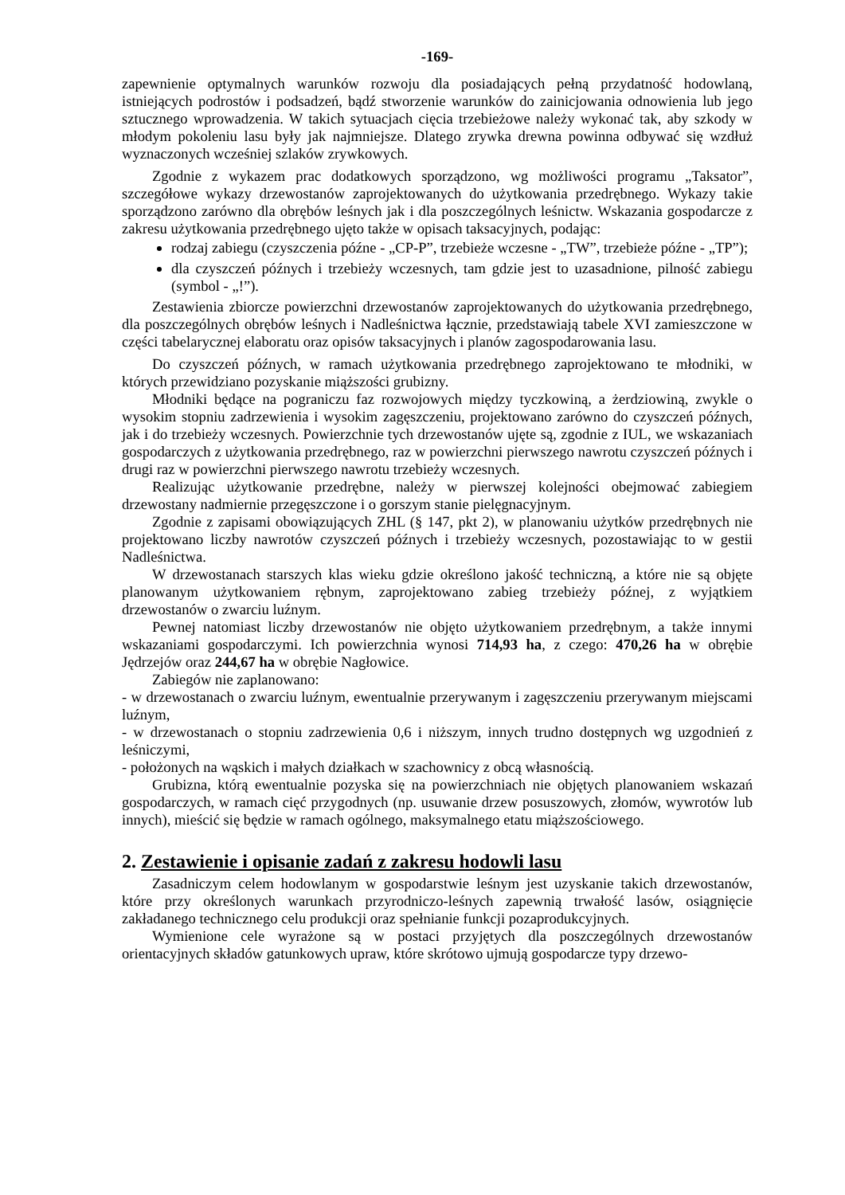-169-
zapewnienie optymalnych warunków rozwoju dla posiadających pełną przydatność hodowlaną, istniejących podrostów i podsadzeń, bądź stworzenie warunków do zainicjowania odnowienia lub jego sztucznego wprowadzenia. W takich sytuacjach cięcia trzebieżowe należy wykonać tak, aby szkody w młodym pokoleniu lasu były jak najmniejsze. Dlatego zrywka drewna powinna odbywać się wzdłuż wyznaczonych wcześniej szlaków zrywkowych.
Zgodnie z wykazem prac dodatkowych sporządzono, wg możliwości programu „Taksator”, szczegółowe wykazy drzewostanów zaprojektowanych do użytkowania przedrębnego. Wykazy takie sporządzono zarówno dla obrębów leśnych jak i dla poszczególnych leśnictw. Wskazania gospodarcze z zakresu użytkowania przedrębnego ujęto także w opisach taksacyjnych, podając:
rodzaj zabiegu (czyszczenia późne - „CP-P”, trzebieże wczesne - „TW”, trzebieże późne - „TP”);
dla czyszczeń późnych i trzebieży wczesnych, tam gdzie jest to uzasadnione, pilność zabiegu (symbol - „!”).
Zestawienia zbiorcze powierzchni drzewostanów zaprojektowanych do użytkowania przedrębnego, dla poszczególnych obrębów leśnych i Nadleśnictwa łącznie, przedstawiają tabele XVI zamieszczone w części tabelarycznej elaboratu oraz opisów taksacyjnych i planów zagospodarowania lasu.
Do czyszczeń późnych, w ramach użytkowania przedrębnego zaprojektowano te młodniki, w których przewidziano pozyskanie miąższości grubizny.
Młodniki będące na pograniczu faz rozwojowych między tyczkowiną, a żerdziowiną, zwykle o wysokim stopniu zadrzewienia i wysokim zagęszczeniu, projektowano zarówno do czyszczeń późnych, jak i do trzebieży wczesnych. Powierzchnie tych drzewostanów ujęte są, zgodnie z IUL, we wskazaniach gospodarczych z użytkowania przedrębnego, raz w powierzchni pierwszego nawrotu czyszczeń późnych i drugi raz w powierzchni pierwszego nawrotu trzebieży wczesnych.
Realizując użytkowanie przedrębne, należy w pierwszej kolejności obejmować zabiegiem drzewostany nadmiernie przegęszczone i o gorszym stanie pielęgnacyjnym.
Zgodnie z zapisami obowiązujących ZHL (§ 147, pkt 2), w planowaniu użytków przedrębnych nie projektowano liczby nawrotów czyszczeń późnych i trzebieży wczesnych, pozostawiając to w gestii Nadleśnictwa.
W drzewostanach starszych klas wieku gdzie określono jakość techniczną, a które nie są objęte planowanym użytkowaniem rębnym, zaprojektowano zabieg trzebieży późnej, z wyjątkiem drzewostanów o zwarciu luźnym.
Pewnej natomiast liczby drzewostanów nie objęto użytkowaniem przedrębnym, a także innymi wskazaniami gospodarczymi. Ich powierzchnia wynosi 714,93 ha, z czego: 470,26 ha w obrębie Jędrzejów oraz 244,67 ha w obrębie Nagłowice.
Zabiegów nie zaplanowano:
- w drzewostanach o zwarciu luźnym, ewentualnie przerywanym i zagęszczeniu przerywanym miejscami luźnym,
- w drzewostanach o stopniu zadrzewienia 0,6 i niższym, innych trudno dostępnych wg uzgodnień z leśniczymi,
- położonych na wąskich i małych działkach w szachownicy z obcą własnością.
Grubizna, którą ewentualnie pozyska się na powierzchniach nie objętych planowaniem wskazań gospodarczych, w ramach cięć przygodnych (np. usuwanie drzew posuszowych, złomów, wywrotów lub innych), mieścić się będzie w ramach ogólnego, maksymalnego etatu miąższościowego.
2. Zestawienie i opisanie zadań z zakresu hodowli lasu
Zasadniczym celem hodowlanym w gospodarstwie leśnym jest uzyskanie takich drzewostanów, które przy określonych warunkach przyrodniczo-leśnych zapewnią trwałość lasów, osiągnięcie zakładanego technicznego celu produkcji oraz spełnianie funkcji pozaprodukcyjnych.
Wymienione cele wyrażone są w postaci przyjętych dla poszczególnych drzewostanów orientacyjnych składów gatunkowych upraw, które skrótowo ujmują gospodarcze typy drzewo-